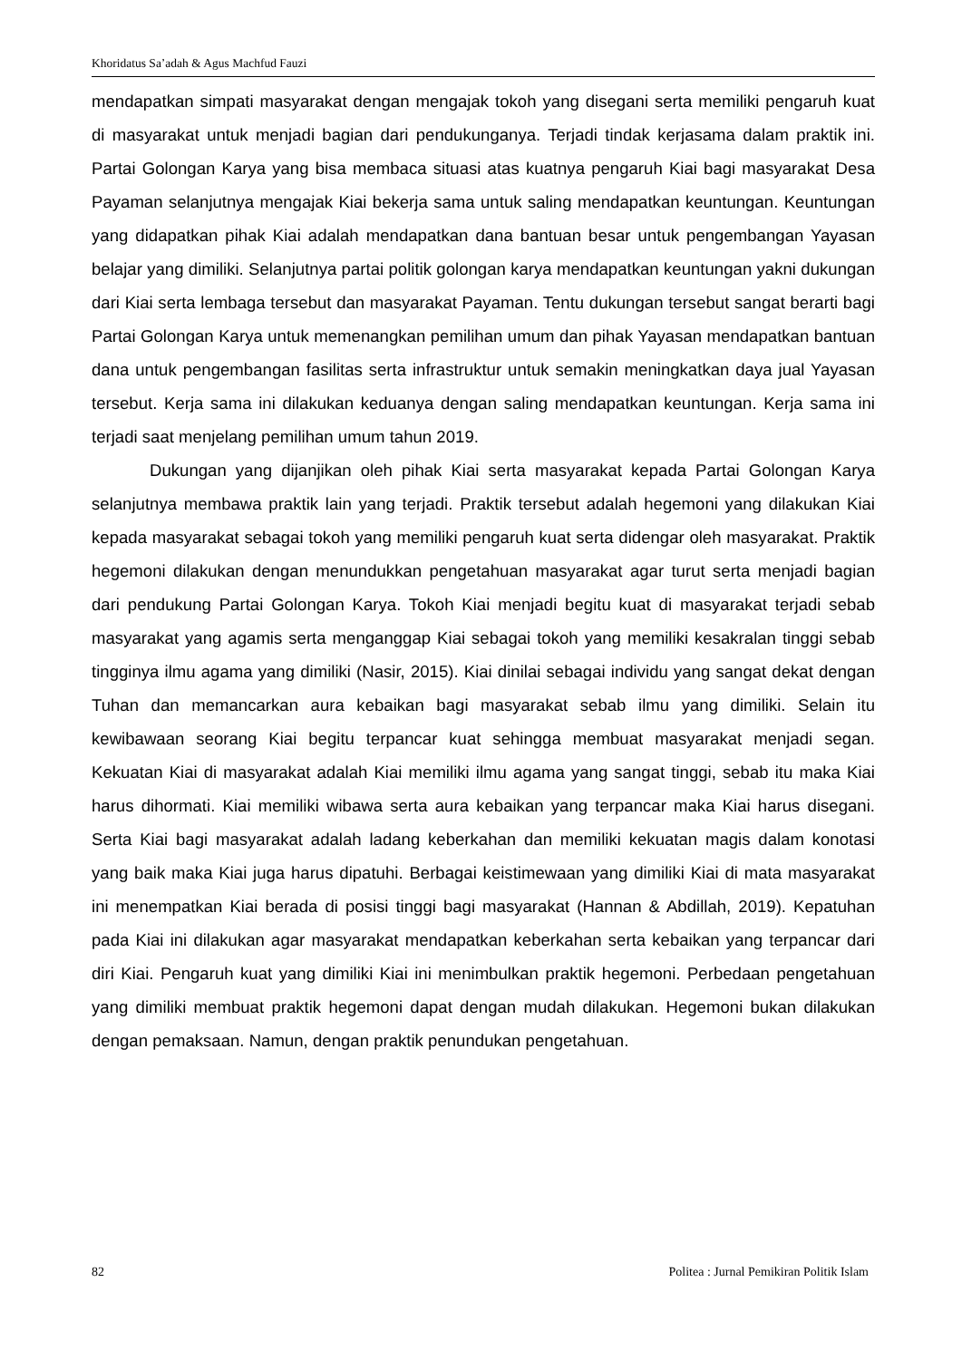Khoridatus Sa’adah & Agus Machfud Fauzi
mendapatkan simpati masyarakat dengan mengajak tokoh yang disegani serta memiliki pengaruh kuat di masyarakat untuk menjadi bagian dari pendukunganya. Terjadi tindak kerjasama dalam praktik ini. Partai Golongan Karya yang bisa membaca situasi atas kuatnya pengaruh Kiai bagi masyarakat Desa Payaman selanjutnya mengajak Kiai bekerja sama untuk saling mendapatkan keuntungan. Keuntungan yang didapatkan pihak Kiai adalah mendapatkan dana bantuan besar untuk pengembangan Yayasan belajar yang dimiliki. Selanjutnya partai politik golongan karya mendapatkan keuntungan yakni dukungan dari Kiai serta lembaga tersebut dan masyarakat Payaman. Tentu dukungan tersebut sangat berarti bagi Partai Golongan Karya untuk memenangkan pemilihan umum dan pihak Yayasan mendapatkan bantuan dana untuk pengembangan fasilitas serta infrastruktur untuk semakin meningkatkan daya jual Yayasan tersebut. Kerja sama ini dilakukan keduanya dengan saling mendapatkan keuntungan. Kerja sama ini terjadi saat menjelang pemilihan umum tahun 2019.
Dukungan yang dijanjikan oleh pihak Kiai serta masyarakat kepada Partai Golongan Karya selanjutnya membawa praktik lain yang terjadi. Praktik tersebut adalah hegemoni yang dilakukan Kiai kepada masyarakat sebagai tokoh yang memiliki pengaruh kuat serta didengar oleh masyarakat. Praktik hegemoni dilakukan dengan menundukkan pengetahuan masyarakat agar turut serta menjadi bagian dari pendukung Partai Golongan Karya. Tokoh Kiai menjadi begitu kuat di masyarakat terjadi sebab masyarakat yang agamis serta menganggap Kiai sebagai tokoh yang memiliki kesakralan tinggi sebab tingginya ilmu agama yang dimiliki (Nasir, 2015). Kiai dinilai sebagai individu yang sangat dekat dengan Tuhan dan memancarkan aura kebaikan bagi masyarakat sebab ilmu yang dimiliki. Selain itu kewibawaan seorang Kiai begitu terpancar kuat sehingga membuat masyarakat menjadi segan. Kekuatan Kiai di masyarakat adalah Kiai memiliki ilmu agama yang sangat tinggi, sebab itu maka Kiai harus dihormati. Kiai memiliki wibawa serta aura kebaikan yang terpancar maka Kiai harus disegani. Serta Kiai bagi masyarakat adalah ladang keberkahan dan memiliki kekuatan magis dalam konotasi yang baik maka Kiai juga harus dipatuhi. Berbagai keistimewaan yang dimiliki Kiai di mata masyarakat ini menempatkan Kiai berada di posisi tinggi bagi masyarakat (Hannan & Abdillah, 2019). Kepatuhan pada Kiai ini dilakukan agar masyarakat mendapatkan keberkahan serta kebaikan yang terpancar dari diri Kiai. Pengaruh kuat yang dimiliki Kiai ini menimbulkan praktik hegemoni. Perbedaan pengetahuan yang dimiliki membuat praktik hegemoni dapat dengan mudah dilakukan. Hegemoni bukan dilakukan dengan pemaksaan. Namun, dengan praktik penundukan pengetahuan.
82 Politea : Jurnal Pemikiran Politik Islam